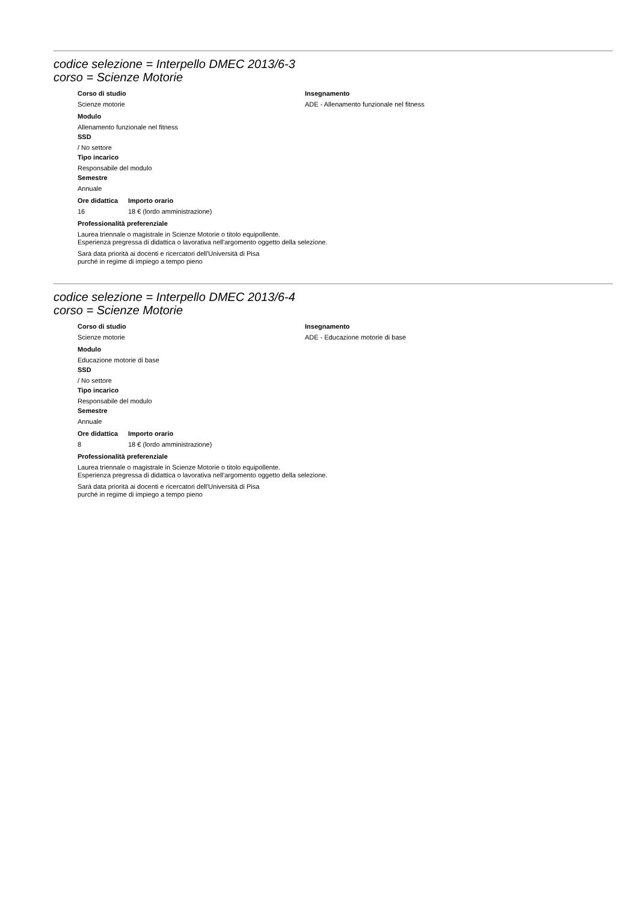codice selezione = Interpello DMEC 2013/6-3
corso = Scienze Motorie
Corso di studio
Scienze motorie
Insegnamento
ADE - Allenamento funzionale nel fitness
Modulo
Allenamento funzionale nel fitness
SSD
/ No settore
Tipo incarico
Responsabile del modulo
Semestre
Annuale
Ore didattica
16
Importo orario
18 € (lordo amministrazione)
Professionalità preferenziale
Laurea triennale o magistrale in Scienze Motorie o titolo equipollente.
Esperienza pregressa di didattica o lavorativa nell'argomento oggetto della selezione.
Sarà data priorità ai docenti e ricercatori dell'Università di Pisa
purché in regime di impiego a tempo pieno
codice selezione = Interpello DMEC 2013/6-4
corso = Scienze Motorie
Corso di studio
Scienze motorie
Insegnamento
ADE - Educazione motorie di base
Modulo
Educazione motorie di base
SSD
/ No settore
Tipo incarico
Responsabile del modulo
Semestre
Annuale
Ore didattica
8
Importo orario
18 € (lordo amministrazione)
Professionalità preferenziale
Laurea triennale o magistrale in Scienze Motorie o titolo equipollente.
Esperienza pregressa di didattica o lavorativa nell'argomento oggetto della selezione.
Sarà data priorità ai docenti e ricercatori dell'Università di Pisa
purché in regime di impiego a tempo pieno